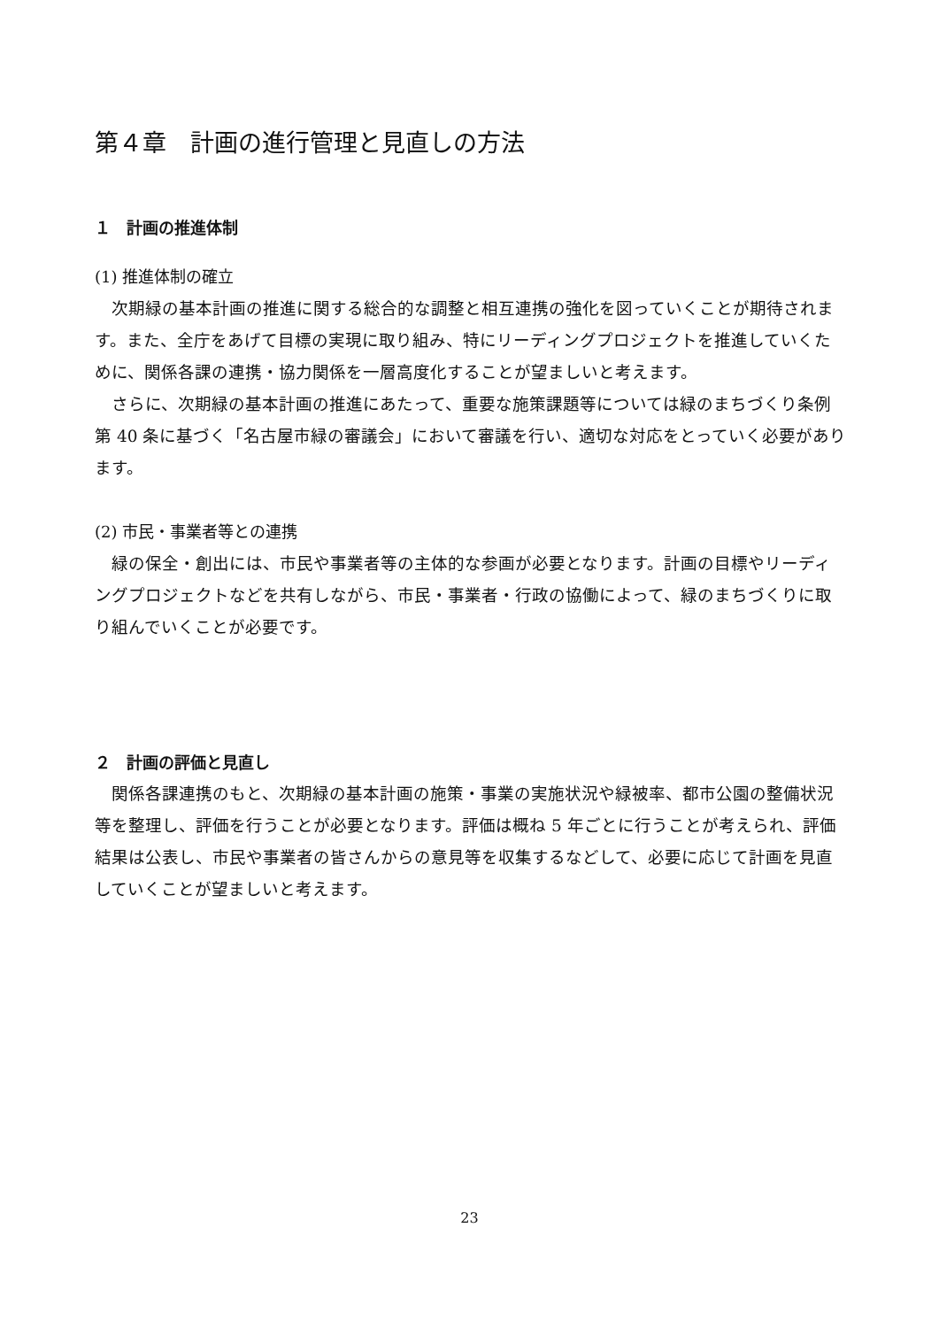第４章　計画の進行管理と見直しの方法
１　計画の推進体制
(1) 推進体制の確立
次期緑の基本計画の推進に関する総合的な調整と相互連携の強化を図っていくことが期待されます。また、全庁をあげて目標の実現に取り組み、特にリーディングプロジェクトを推進していくために、関係各課の連携・協力関係を一層高度化することが望ましいと考えます。
さらに、次期緑の基本計画の推進にあたって、重要な施策課題等については緑のまちづくり条例第 40 条に基づく「名古屋市緑の審議会」において審議を行い、適切な対応をとっていく必要があります。
(2) 市民・事業者等との連携
緑の保全・創出には、市民や事業者等の主体的な参画が必要となります。計画の目標やリーディングプロジェクトなどを共有しながら、市民・事業者・行政の協働によって、緑のまちづくりに取り組んでいくことが必要です。
２　計画の評価と見直し
関係各課連携のもと、次期緑の基本計画の施策・事業の実施状況や緑被率、都市公園の整備状況等を整理し、評価を行うことが必要となります。評価は概ね 5 年ごとに行うことが考えられ、評価結果は公表し、市民や事業者の皆さんからの意見等を収集するなどして、必要に応じて計画を見直していくことが望ましいと考えます。
23